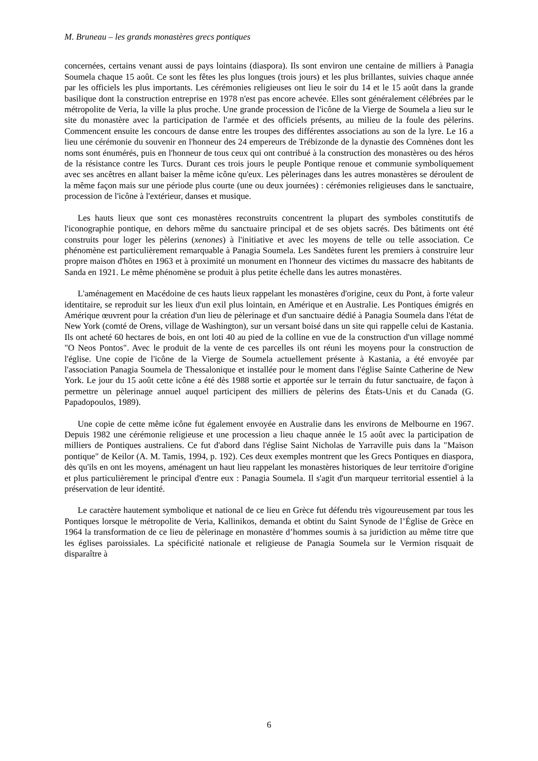M. Bruneau – les grands monastères grecs pontiques
concernées, certains venant aussi de pays lointains (diaspora). Ils sont environ une centaine de milliers à Panagia Soumela chaque 15 août. Ce sont les fêtes les plus longues (trois jours) et les plus brillantes, suivies chaque année par les officiels les plus importants. Les cérémonies religieuses ont lieu le soir du 14 et le 15 août dans la grande basilique dont la construction entreprise en 1978 n'est pas encore achevée. Elles sont généralement célébrées par le métropolite de Veria, la ville la plus proche. Une grande procession de l'icône de la Vierge de Soumela a lieu sur le site du monastère avec la participation de l'armée et des officiels présents, au milieu de la foule des pèlerins. Commencent ensuite les concours de danse entre les troupes des différentes associations au son de la lyre. Le 16 a lieu une cérémonie du souvenir en l'honneur des 24 empereurs de Trébizonde de la dynastie des Comnènes dont les noms sont énumérés, puis en l'honneur de tous ceux qui ont contribué à la construction des monastères ou des héros de la résistance contre les Turcs. Durant ces trois jours le peuple Pontique renoue et communie symboliquement avec ses ancêtres en allant baiser la même icône qu'eux. Les pèlerinages dans les autres monastères se déroulent de la même façon mais sur une période plus courte (une ou deux journées) : cérémonies religieuses dans le sanctuaire, procession de l'icône à l'extérieur, danses et musique.
Les hauts lieux que sont ces monastères reconstruits concentrent la plupart des symboles constitutifs de l'iconographie pontique, en dehors même du sanctuaire principal et de ses objets sacrés. Des bâtiments ont été construits pour loger les pèlerins (xenones) à l'initiative et avec les moyens de telle ou telle association. Ce phénomène est particulièrement remarquable à Panagia Soumela. Les Sandètes furent les premiers à construire leur propre maison d'hôtes en 1963 et à proximité un monument en l'honneur des victimes du massacre des habitants de Sanda en 1921. Le même phénomène se produit à plus petite échelle dans les autres monastères.
L'aménagement en Macédoine de ces hauts lieux rappelant les monastères d'origine, ceux du Pont, à forte valeur identitaire, se reproduit sur les lieux d'un exil plus lointain, en Amérique et en Australie. Les Pontiques émigrés en Amérique œuvrent pour la création d'un lieu de pèlerinage et d'un sanctuaire dédié à Panagia Soumela dans l'état de New York (comté de Orens, village de Washington), sur un versant boisé dans un site qui rappelle celui de Kastania. Ils ont acheté 60 hectares de bois, en ont loti 40 au pied de la colline en vue de la construction d'un village nommé "O Neos Pontos". Avec le produit de la vente de ces parcelles ils ont réuni les moyens pour la construction de l'église. Une copie de l'icône de la Vierge de Soumela actuellement présente à Kastania, a été envoyée par l'association Panagia Soumela de Thessalonique et installée pour le moment dans l'église Sainte Catherine de New York. Le jour du 15 août cette icône a été dès 1988 sortie et apportée sur le terrain du futur sanctuaire, de façon à permettre un pèlerinage annuel auquel participent des milliers de pèlerins des États-Unis et du Canada (G. Papadopoulos, 1989).
Une copie de cette même icône fut également envoyée en Australie dans les environs de Melbourne en 1967. Depuis 1982 une cérémonie religieuse et une procession a lieu chaque année le 15 août avec la participation de milliers de Pontiques australiens. Ce fut d'abord dans l'église Saint Nicholas de Yarraville puis dans la "Maison pontique" de Keilor (A. M. Tamis, 1994, p. 192). Ces deux exemples montrent que les Grecs Pontiques en diaspora, dès qu'ils en ont les moyens, aménagent un haut lieu rappelant les monastères historiques de leur territoire d'origine et plus particulièrement le principal d'entre eux : Panagia Soumela. Il s'agit d'un marqueur territorial essentiel à la préservation de leur identité.
Le caractère hautement symbolique et national de ce lieu en Grèce fut défendu très vigoureusement par tous les Pontiques lorsque le métropolite de Veria, Kallinikos, demanda et obtint du Saint Synode de l’Église de Grèce en 1964 la transformation de ce lieu de pèlerinage en monastère d’hommes soumis à sa juridiction au même titre que les églises paroissiales. La spécificité nationale et religieuse de Panagia Soumela sur le Vermion risquait de disparaître à
6